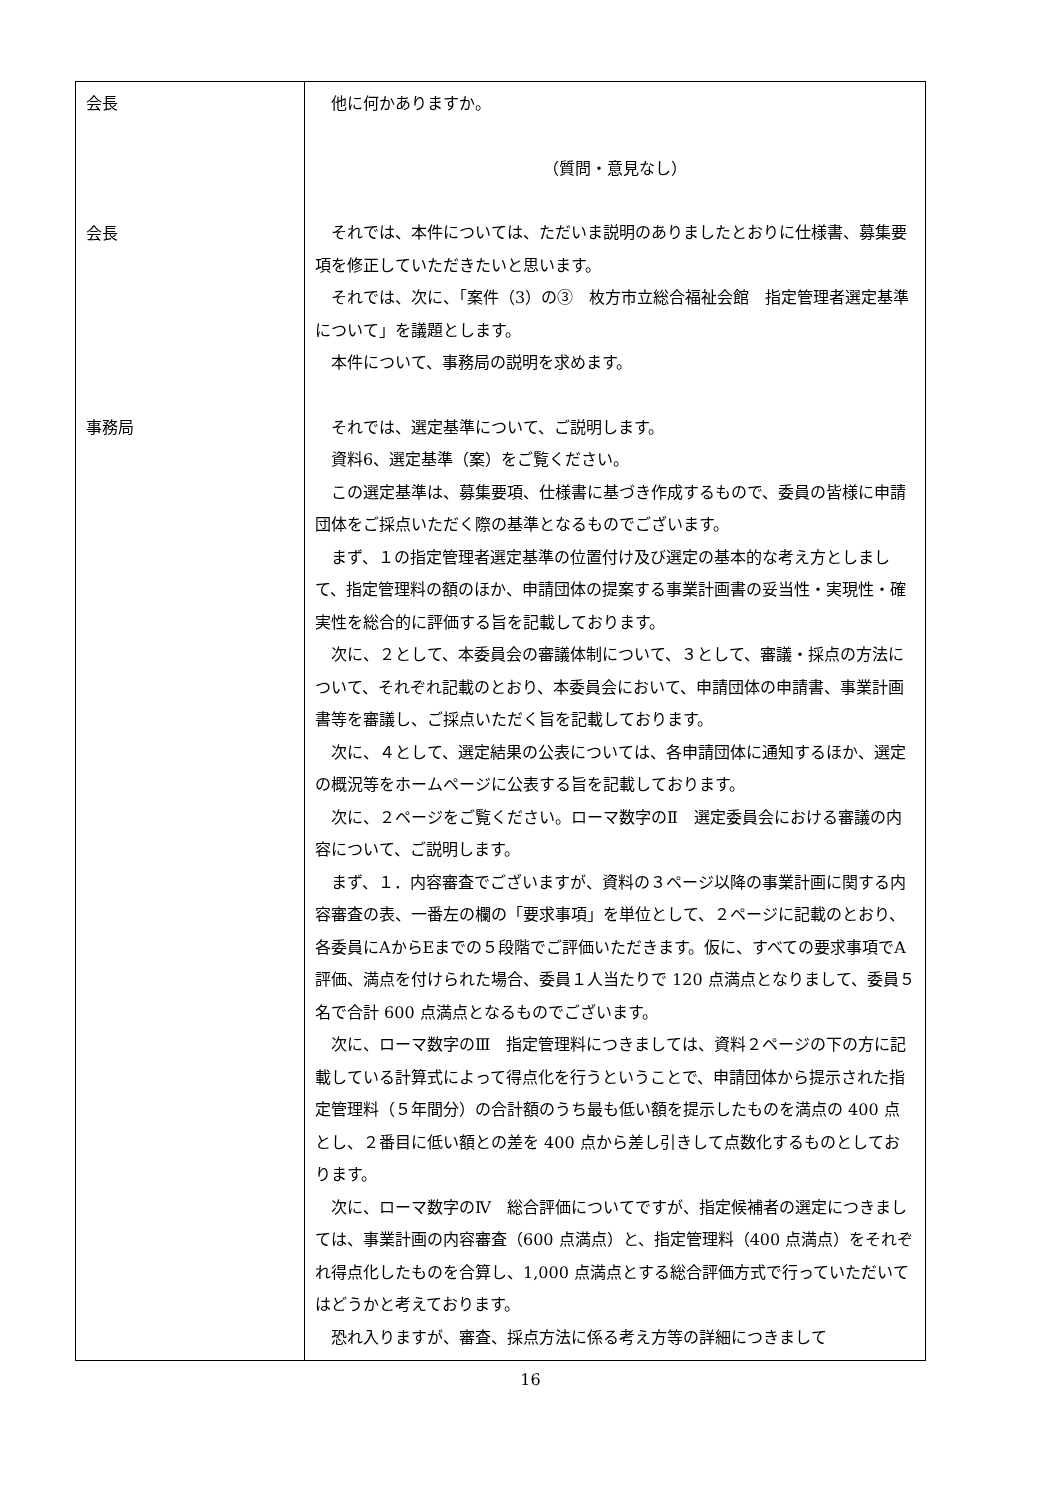| 会長 会長 事務局 | 他に何かありますか。 （質問・意見なし） それでは、本件については、ただいま説明のありましたとおりに仕様書、募集要項を修正していただきたいと思います。 それでは、次に、「案件（3）の③ 枚方市立総合福祉会館 指定管理者選定基準について」を議題とします。 本件について、事務局の説明を求めます。 それでは、選定基準について、ご説明します。 資料6、選定基準（案）をご覧ください。 この選定基準は、募集要項、仕様書に基づき作成するもので、委員の皆様に申請団体をご採点いただく際の基準となるものでございます。 まず、１の指定管理者選定基準の位置付け及び選定の基本的な考え方としまして、指定管理料の額のほか、申請団体の提案する事業計画書の妥当性・実現性・確実性を総合的に評価する旨を記載しております。 次に、２として、本委員会の審議体制について、３として、審議・採点の方法について、それぞれ記載のとおり、本委員会において、申請団体の申請書、事業計画書等を審議し、ご採点いただく旨を記載しております。 次に、４として、選定結果の公表については、各申請団体に通知するほか、選定の概況等をホームページに公表する旨を記載しております。 次に、２ページをご覧ください。ローマ数字のⅡ 選定委員会における審議の内容について、ご説明します。 まず、１．内容審査でございますが、資料の３ページ以降の事業計画に関する内容審査の表、一番左の欄の「要求事項」を単位として、２ページに記載のとおり、各委員にAからEまでの５段階でご評価いただきます。仮に、すべての要求事項でA評価、満点を付けられた場合、委員１人当たりで 120 点満点となりまして、委員５名で合計 600 点満点となるものでございます。 次に、ローマ数字のⅢ 指定管理料につきましては、資料２ページの下の方に記載している計算式によって得点化を行うということで、申請団体から提示された指定管理料（５年間分）の合計額のうち最も低い額を提示したものを満点の 400 点とし、２番目に低い額との差を 400 点から差し引きして点数化するものとしております。 次に、ローマ数字のⅣ 総合評価についてですが、指定候補者の選定につきましては、事業計画の内容審査（600 点満点）と、指定管理料（400 点満点）をそれぞれ得点化したものを合算し、1,000 点満点とする総合評価方式で行っていただいてはどうかと考えております。 恐れ入りますが、審査、採点方法に係る考え方等の詳細につきまして |
16